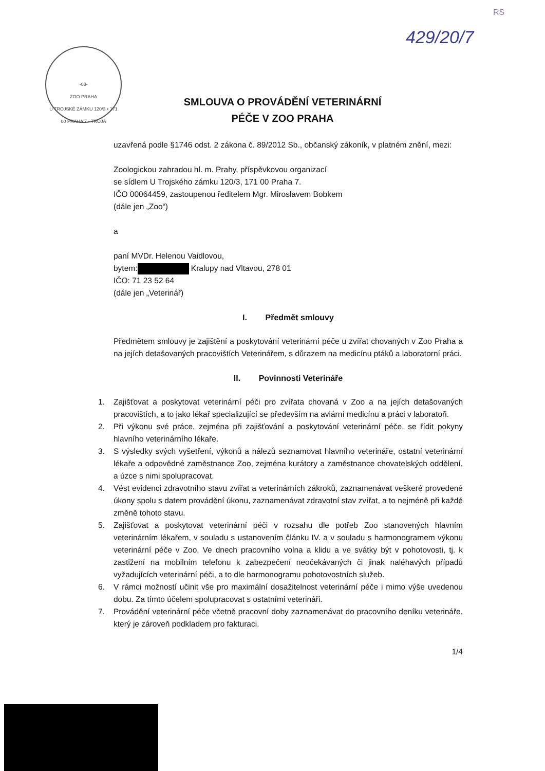RS
429/20/7
-03-
ZOO PRAHA
U TROJSKÉ ZÁMKU 120/3 • 171 00 PRAHA 7 - TROJA
SMLOUVA O PROVÁDĚNÍ VETERINÁRNÍ
PÉČE V ZOO PRAHA
uzavřená podle §1746 odst. 2 zákona č. 89/2012 Sb., občanský zákoník, v platném znění, mezi:
Zoologickou zahradou hl. m. Prahy, příspěvkovou organizací
se sídlem U Trojského zámku 120/3, 171 00 Praha 7.
IČO 00064459, zastoupenou ředitelem Mgr. Miroslavem Bobkem
(dále jen „Zoo“)
a
paní MVDr. Helenou Vaidlovou,
bytem: Kralupy nad Vltavou, 278 01
IČO: 71 23 52 64
(dále jen „Veterinář)
I. Předmět smlouvy
Předmětem smlouvy je zajištění a poskytování veterinární péče u zvířat chovaných v Zoo Praha a na jejích detašovaných pracovištích Veterinářem, s důrazem na medicínu ptáků a laboratorní práci.
II. Povinnosti Veterináře
1. Zajišťovat a poskytovat veterinární péči pro zvířata chovaná v Zoo a na jejích detašovaných pracovištích, a to jako lékař specializující se především na aviární medicínu a práci v laboratoři.
2. Při výkonu své práce, zejména při zajišťování a poskytování veterinární péče, se řídit pokyny hlavního veterinárního lékaře.
3. S výsledky svých vyšetření, výkonů a nálezů seznamovat hlavního veterináře, ostatní veterinární lékaře a odpovědné zaměstnance Zoo, zejména kurátory a zaměstnance chovatelských oddělení, a úzce s nimi spolupracovat.
4. Vést evidenci zdravotního stavu zvířat a veterinárních zákroků, zaznamenávat veškeré provedené úkony spolu s datem provádění úkonu, zaznamenávat zdravotní stav zvířat, a to nejméně při každé změně tohoto stavu.
5. Zajišťovat a poskytovat veterinární péči v rozsahu dle potřeb Zoo stanovených hlavním veterinárním lékařem, v souladu s ustanovením článku IV. a v souladu s harmonogramem výkonu veterinární péče v Zoo. Ve dnech pracovního volna a klidu a ve svátky být v pohotovosti, tj. k zastižení na mobilním telefonu k zabezpečení neočekávaných či jinak naléhavých případů vyžadujících veterinární péči, a to dle harmonogramu pohotovostních služeb.
6. V rámci možností učinit vše pro maximální dosažitelnost veterinární péče i mimo výše uvedenou dobu. Za tímto účelem spolupracovat s ostatními veterináři.
7. Provádění veterinární péče včetně pracovní doby zaznamenávat do pracovního deníku veterináře, který je zároveň podkladem pro fakturaci.
1/4